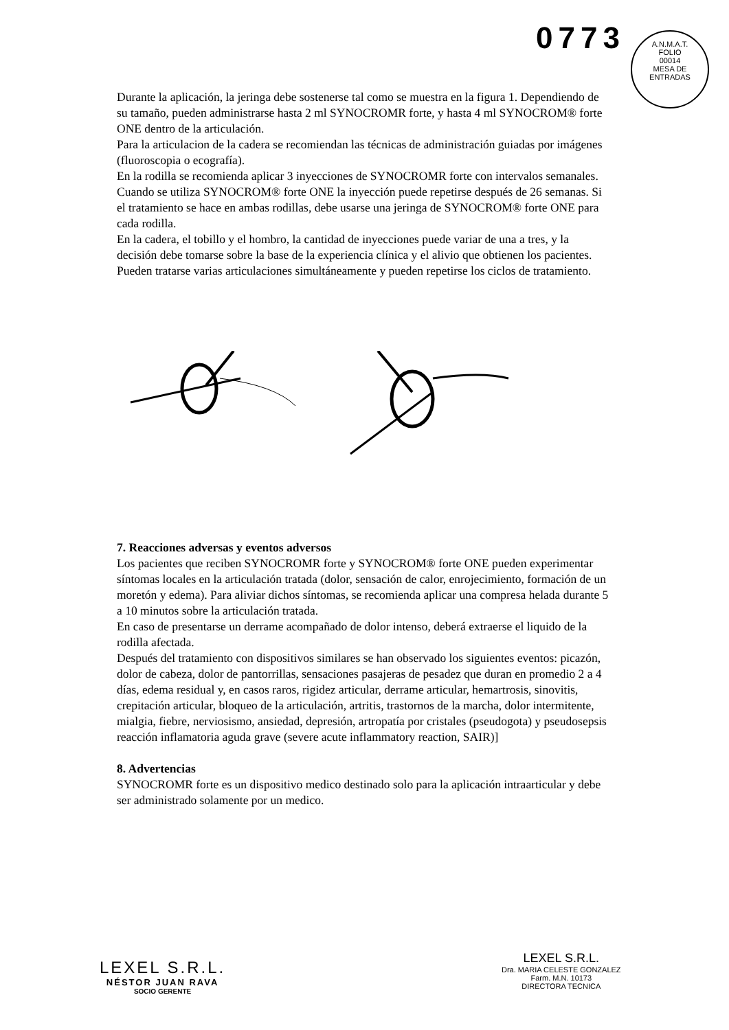0773
A.N.M.A.T.
FOLIO
00014
MESA DE ENTRADAS
Durante la aplicación, la jeringa debe sostenerse tal como se muestra en la figura 1. Dependiendo de su tamaño, pueden administrarse hasta 2 ml SYNOCROMR forte, y hasta 4 ml SYNOCROM® forte ONE dentro de la articulación.
Para la articulacion de la cadera se recomiendan las técnicas de administración guiadas por imágenes (fluoroscopia o ecografía).
En la rodilla se recomienda aplicar 3 inyecciones de SYNOCROMR forte con intervalos semanales.
Cuando se utiliza SYNOCROM® forte ONE la inyección puede repetirse después de 26 semanas. Si el tratamiento se hace en ambas rodillas, debe usarse una jeringa de SYNOCROM® forte ONE para cada rodilla.
En la cadera, el tobillo y el hombro, la cantidad de inyecciones puede variar de una a tres, y la decisión debe tomarse sobre la base de la experiencia clínica y el alivio que obtienen los pacientes.
Pueden tratarse varias articulaciones simultáneamente y pueden repetirse los ciclos de tratamiento.
7. Reacciones adversas y eventos adversos
Los pacientes que reciben SYNOCROMR forte y SYNOCROM® forte ONE pueden experimentar síntomas locales en la articulación tratada (dolor, sensación de calor, enrojecimiento, formación de un moretón y edema). Para aliviar dichos síntomas, se recomienda aplicar una compresa helada durante 5 a 10 minutos sobre la articulación tratada.
En caso de presentarse un derrame acompañado de dolor intenso, deberá extraerse el liquido de la rodilla afectada.
Después del tratamiento con dispositivos similares se han observado los siguientes eventos: picazón, dolor de cabeza, dolor de pantorrillas, sensaciones pasajeras de pesadez que duran en promedio 2 a 4 días, edema residual y, en casos raros, rigidez articular, derrame articular, hemartrosis, sinovitis, crepitación articular, bloqueo de la articulación, artritis, trastornos de la marcha, dolor intermitente, mialgia, fiebre, nerviosismo, ansiedad, depresión, artropatía por cristales (pseudogota) y pseudosepsis reacción inflamatoria aguda grave (severe acute inflammatory reaction, SAIR)]
8. Advertencias
SYNOCROMR forte es un dispositivo medico destinado solo para la aplicación intraarticular y debe ser administrado solamente por un medico.
LEXEL S.R.L.
NÉSTOR JUAN RAVA
SOCIO GERENTE
LEXEL S.R.L.
Dra. MARIA CELESTE GONZALEZ
Farm. M.N. 10173
DIRECTORA TECNICA